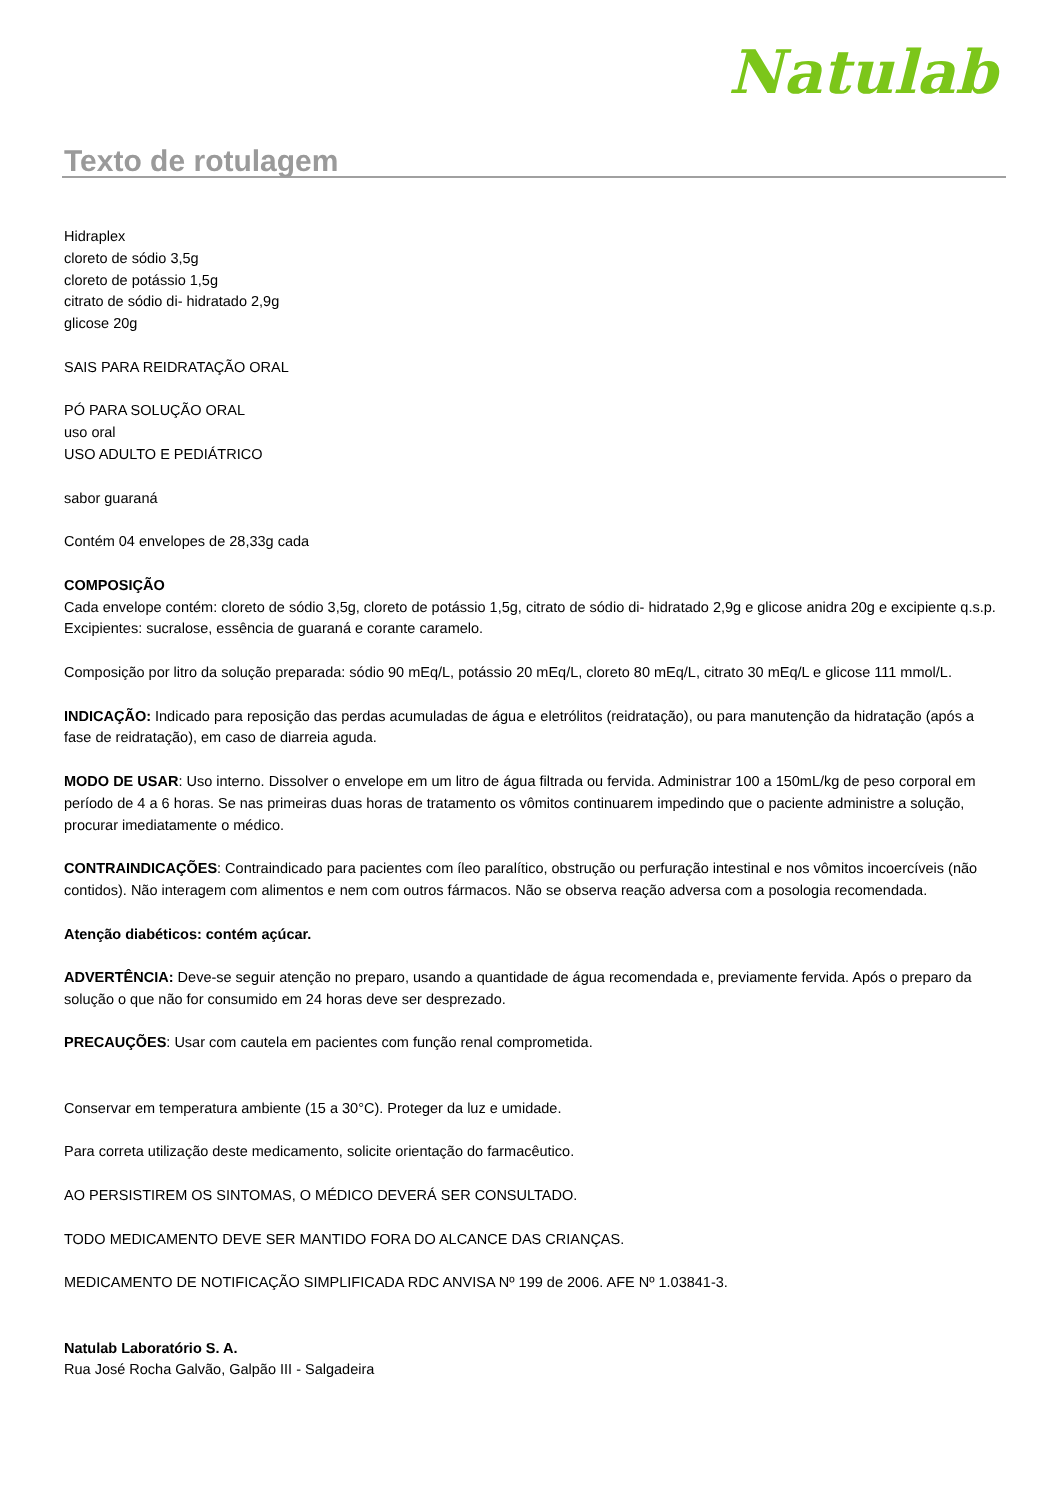Natulab
Texto de rotulagem
Hidraplex
cloreto de sódio 3,5g
cloreto de potássio 1,5g
citrato de sódio di- hidratado 2,9g
glicose 20g
SAIS PARA REIDRATAÇÃO ORAL
PÓ PARA SOLUÇÃO ORAL
uso oral
USO ADULTO E PEDIÁTRICO
sabor guaraná
Contém 04 envelopes de 28,33g cada
COMPOSIÇÃO
Cada envelope contém: cloreto de sódio 3,5g, cloreto de potássio 1,5g, citrato de sódio di- hidratado 2,9g e glicose anidra 20g e excipiente q.s.p. Excipientes: sucralose, essência de guaraná e corante caramelo.
Composição por litro da solução preparada: sódio 90 mEq/L, potássio 20 mEq/L, cloreto 80 mEq/L, citrato 30 mEq/L e glicose 111 mmol/L.
INDICAÇÃO: Indicado para reposição das perdas acumuladas de água e eletrólitos (reidratação), ou para manutenção da hidratação (após a fase de reidratação), em caso de diarreia aguda.
MODO DE USAR: Uso interno. Dissolver o envelope em um litro de água filtrada ou fervida. Administrar 100 a 150mL/kg de peso corporal em período de 4 a 6 horas. Se nas primeiras duas horas de tratamento os vômitos continuarem impedindo que o paciente administre a solução, procurar imediatamente o médico.
CONTRAINDICAÇÕES: Contraindicado para pacientes com íleo paralítico, obstrução ou perfuração intestinal e nos vômitos incoercíveis (não contidos). Não interagem com alimentos e nem com outros fármacos. Não se observa reação adversa com a posologia recomendada.
Atenção diabéticos: contém açúcar.
ADVERTÊNCIA: Deve-se seguir atenção no preparo, usando a quantidade de água recomendada e, previamente fervida. Após o preparo da solução o que não for consumido em 24 horas deve ser desprezado.
PRECAUÇÕES: Usar com cautela em pacientes com função renal comprometida.
Conservar em temperatura ambiente (15 a 30°C). Proteger da luz e umidade.
Para correta utilização deste medicamento, solicite orientação do farmacêutico.
AO PERSISTIREM OS SINTOMAS, O MÉDICO DEVERÁ SER CONSULTADO.
TODO MEDICAMENTO DEVE SER MANTIDO FORA DO ALCANCE DAS CRIANÇAS.
MEDICAMENTO DE NOTIFICAÇÃO SIMPLIFICADA RDC ANVISA Nº 199 de 2006. AFE Nº 1.03841-3.
Natulab Laboratório S. A.
Rua José Rocha Galvão, Galpão III - Salgadeira